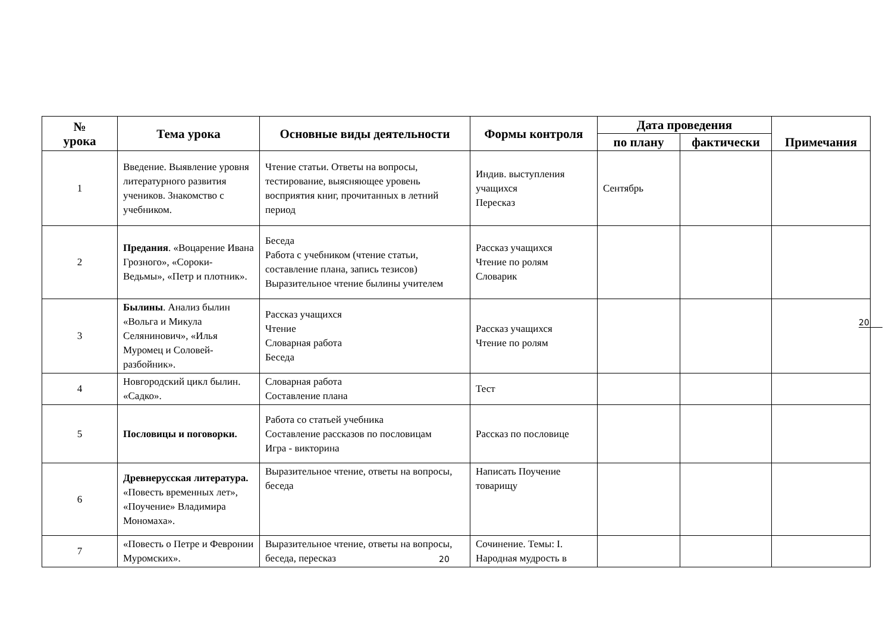| № урока | Тема урока | Основные виды деятельности | Формы контроля | Дата проведения | | Примечания |
| --- | --- | --- | --- | --- | --- | --- |
| | | | | по плану | фактически | |
| 1 | Введение. Выявление уровня литературного развития учеников. Знакомство с учебником. | Чтение статьи. Ответы на вопросы, тестирование, выясняющее уровень восприятия книг, прочитанных в летний период | Индив. выступления учащихся Пересказ | Сентябрь | | |
| 2 | Предания . «Воцарение Ивана Грозного», «Сороки-Ведьмы», «Петр и плотник». | Беседа Работа с учебником (чтение статьи, составление плана, запись тезисов) Выразительное чтение былины учителем | Рассказ учащихся Чтение по ролям Словарик | | | |
| 3 | Былины . Анализ былин «Вольга и Микула Селянинович», «Илья Муромец и Соловей-разбойник». | Рассказ учащихся Чтение Словарная работа Беседа | Рассказ учащихся Чтение по ролям | | | |
| 4 | Новгородский цикл былин. «Садко». | Словарная работа Составление плана | Тест | | | |
| 5 | Пословицы и поговорки. | Работа со статьей учебника Составление рассказов по пословицам Игра - викторина | Рассказ по пословице | | | |
| 6 | Древнерусская литература. «Повесть временных лет», «Поучение» Владимира Мономаха». | Выразительное чтение, ответы на вопросы, беседа | Написать Поучение товарищу | | | |
| 7 | «Повесть о Петре и Февронии Муромских». | Выразительное чтение, ответы на вопросы, беседа, пересказ | Сочинение. Темы: I. Народная мудрость в | | | |
20
20